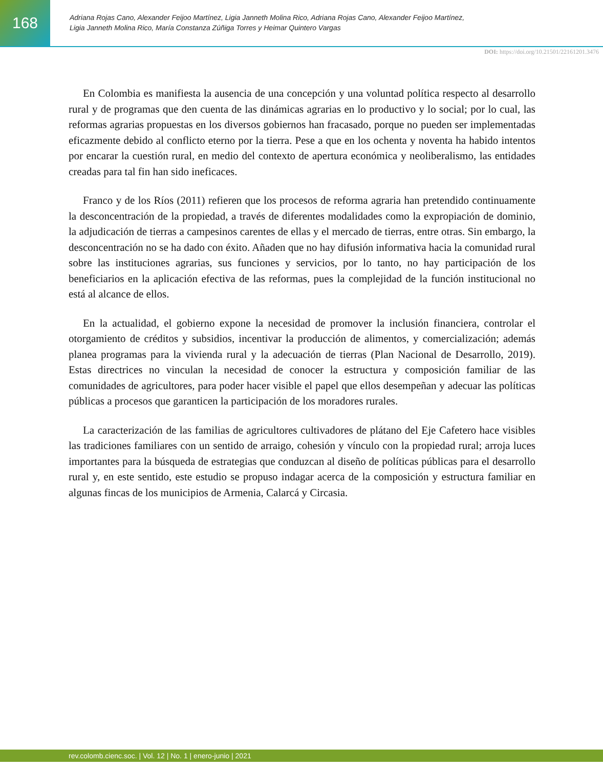168
Adriana Rojas Cano, Alexander Feijoo Martínez, Ligia Janneth Molina Rico, Adriana Rojas Cano, Alexander Feijoo Martínez,
Ligia Janneth Molina Rico, María Constanza Zúñiga Torres y Heimar Quintero Vargas
DOI: https://doi.org/10.21501/22161201.3476
En Colombia es manifiesta la ausencia de una concepción y una voluntad política respecto al desarrollo rural y de programas que den cuenta de las dinámicas agrarias en lo productivo y lo social; por lo cual, las reformas agrarias propuestas en los diversos gobiernos han fracasado, porque no pueden ser implementadas eficazmente debido al conflicto eterno por la tierra. Pese a que en los ochenta y noventa ha habido intentos por encarar la cuestión rural, en medio del contexto de apertura económica y neoliberalismo, las entidades creadas para tal fin han sido ineficaces.
Franco y de los Ríos (2011) refieren que los procesos de reforma agraria han pretendido continuamente la desconcentración de la propiedad, a través de diferentes modalidades como la expropiación de dominio, la adjudicación de tierras a campesinos carentes de ellas y el mercado de tierras, entre otras. Sin embargo, la desconcentración no se ha dado con éxito. Añaden que no hay difusión informativa hacia la comunidad rural sobre las instituciones agrarias, sus funciones y servicios, por lo tanto, no hay participación de los beneficiarios en la aplicación efectiva de las reformas, pues la complejidad de la función institucional no está al alcance de ellos.
En la actualidad, el gobierno expone la necesidad de promover la inclusión financiera, controlar el otorgamiento de créditos y subsidios, incentivar la producción de alimentos, y comercialización; además planea programas para la vivienda rural y la adecuación de tierras (Plan Nacional de Desarrollo, 2019). Estas directrices no vinculan la necesidad de conocer la estructura y composición familiar de las comunidades de agricultores, para poder hacer visible el papel que ellos desempeñan y adecuar las políticas públicas a procesos que garanticen la participación de los moradores rurales.
La caracterización de las familias de agricultores cultivadores de plátano del Eje Cafetero hace visibles las tradiciones familiares con un sentido de arraigo, cohesión y vínculo con la propiedad rural; arroja luces importantes para la búsqueda de estrategias que conduzcan al diseño de políticas públicas para el desarrollo rural y, en este sentido, este estudio se propuso indagar acerca de la composición y estructura familiar en algunas fincas de los municipios de Armenia, Calarcá y Circasia.
rev.colomb.cienc.soc. | Vol. 12 | No. 1 | enero-junio | 2021